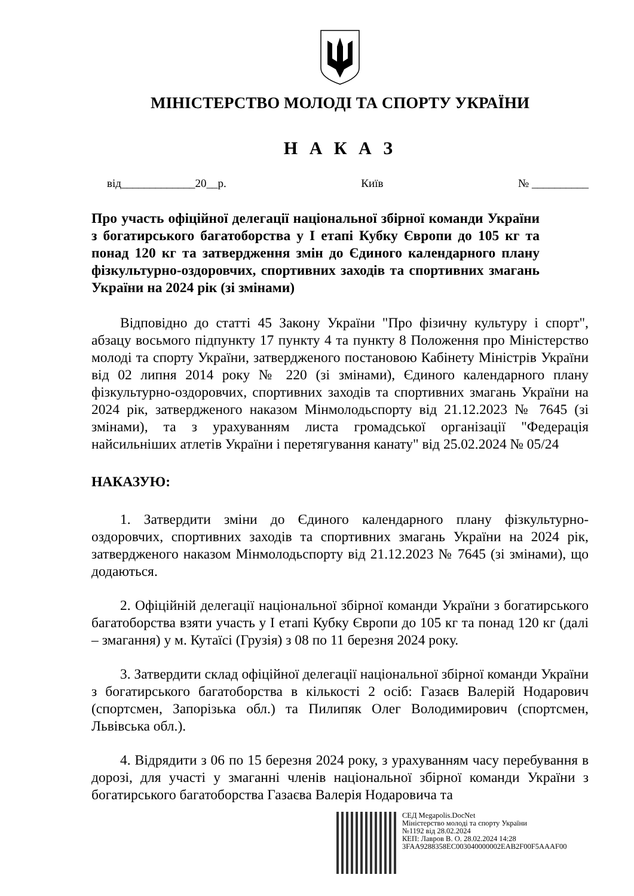МІНІСТЕРСТВО МОЛОДІ ТА СПОРТУ УКРАЇНИ
Н А К А З
від_____________20__р. Київ № __________
Про участь офіційної делегації національної збірної команди України з богатирського багатоборства у І етапі Кубку Європи до 105 кг та понад 120 кг та затвердження змін до Єдиного календарного плану фізкультурно-оздоровчих, спортивних заходів та спортивних змагань України на 2024 рік (зі змінами)
Відповідно до статті 45 Закону України "Про фізичну культуру і спорт", абзацу восьмого підпункту 17 пункту 4 та пункту 8 Положення про Міністерство молоді та спорту України, затвердженого постановою Кабінету Міністрів України від 02 липня 2014 року № 220 (зі змінами), Єдиного календарного плану фізкультурно-оздоровчих, спортивних заходів та спортивних змагань України на 2024 рік, затвердженого наказом Мінмолодьспорту від 21.12.2023 № 7645 (зі змінами), та з урахуванням листа громадської організації "Федерація найсильніших атлетів України і перетягування канату" від 25.02.2024 № 05/24
НАКАЗУЮ:
1. Затвердити зміни до Єдиного календарного плану фізкультурно-оздоровчих, спортивних заходів та спортивних змагань України на 2024 рік, затвердженого наказом Мінмолодьспорту від 21.12.2023 № 7645 (зі змінами), що додаються.
2. Офіційній делегації національної збірної команди України з богатирського багатоборства взяти участь у І етапі Кубку Європи до 105 кг та понад 120 кг (далі – змагання) у м. Кутаїсі (Грузія) з 08 по 11 березня 2024 року.
3. Затвердити склад офіційної делегації національної збірної команди України з богатирського багатоборства в кількості 2 осіб: Газаєв Валерій Нодарович (спортсмен, Запорізька обл.) та Пилипяк Олег Володимирович (спортсмен, Львівська обл.).
4. Відрядити з 06 по 15 березня 2024 року, з урахуванням часу перебування в дорозі, для участі у змаганні членів національної збірної команди України з богатирського багатоборства Газаєва Валерія Нодаровича та
СЕД Megapolis.DocNet
Міністерство молоді та спорту України
№1192 від 28.02.2024
КЕП: Лавров В. О. 28.02.2024 14:28
3FAA9288358EC003040000002EAB2F00F5AAAF00